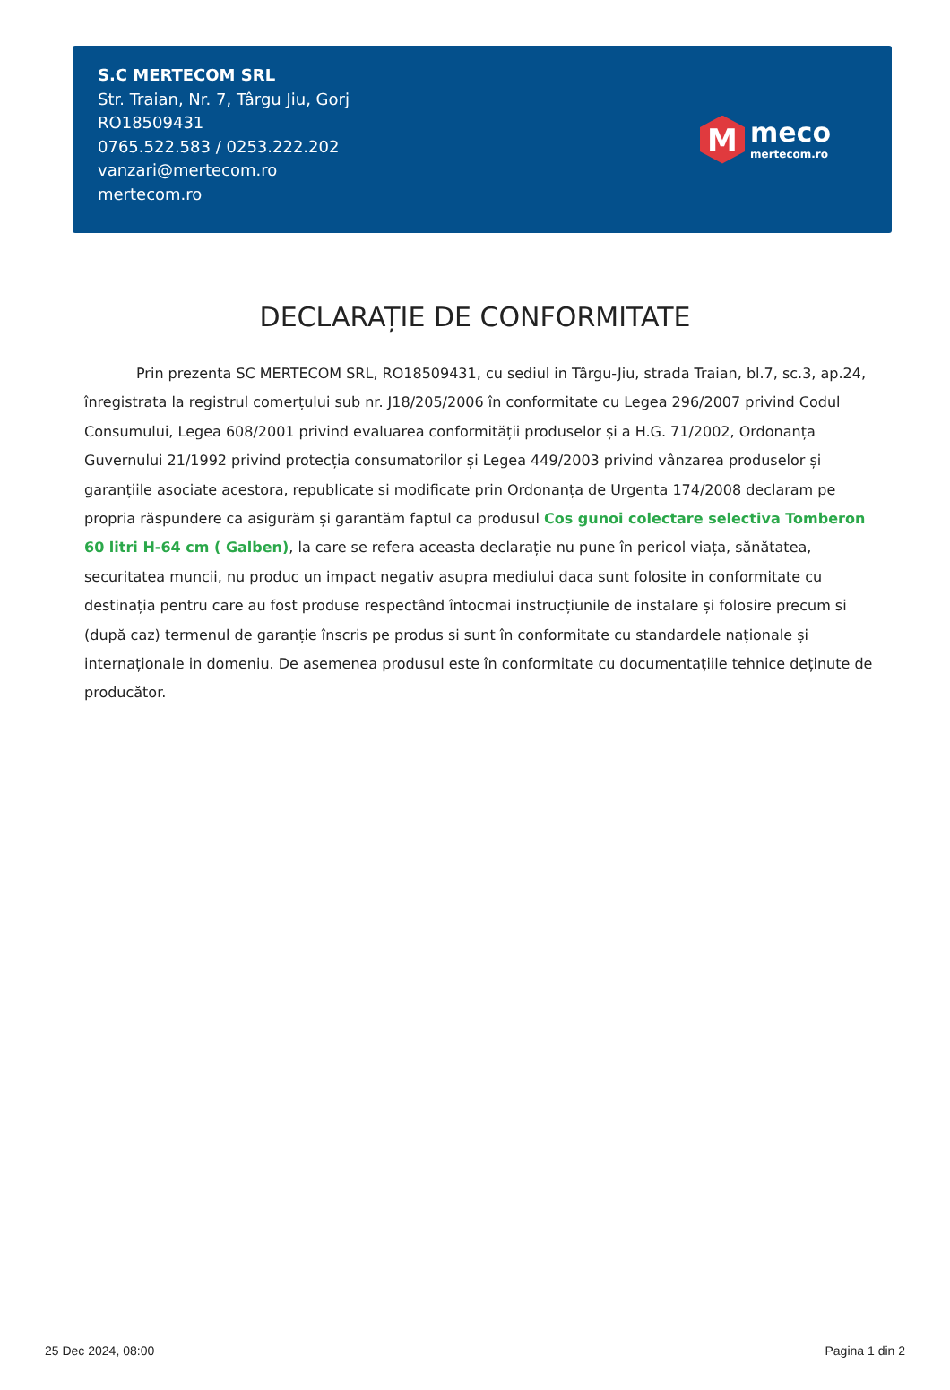S.C MERTECOM SRL
Str. Traian, Nr. 7, Târgu Jiu, Gorj
RO18509431
0765.522.583 / 0253.222.202
vanzari@mertecom.ro
mertecom.ro
M
meco
mertecom.ro
DECLARAȚIE DE CONFORMITATE
Prin prezenta SC MERTECOM SRL, RO18509431, cu sediul in Târgu-Jiu, strada Traian, bl.7, sc.3, ap.24, înregistrata la registrul comerțului sub nr. J18/205/2006 în conformitate cu Legea 296/2007 privind Codul Consumului, Legea 608/2001 privind evaluarea conformității produselor și a H.G. 71/2002, Ordonanța Guvernului 21/1992 privind protecția consumatorilor și Legea 449/2003 privind vânzarea produselor și garanțiile asociate acestora, republicate si modificate prin Ordonanța de Urgenta 174/2008 declaram pe propria răspundere ca asigurăm și garantăm faptul ca produsul Cos gunoi colectare selectiva Tomberon 60 litri H-64 cm ( Galben), la care se refera aceasta declarație nu pune în pericol viața, sănătatea, securitatea muncii, nu produc un impact negativ asupra mediului daca sunt folosite in conformitate cu destinația pentru care au fost produse respectând întocmai instrucțiunile de instalare și folosire precum si (după caz) termenul de garanție înscris pe produs si sunt în conformitate cu standardele naționale și internaționale in domeniu. De asemenea produsul este în conformitate cu documentațiile tehnice deținute de producător.
25 Dec 2024, 08:00 Pagina 1 din 2